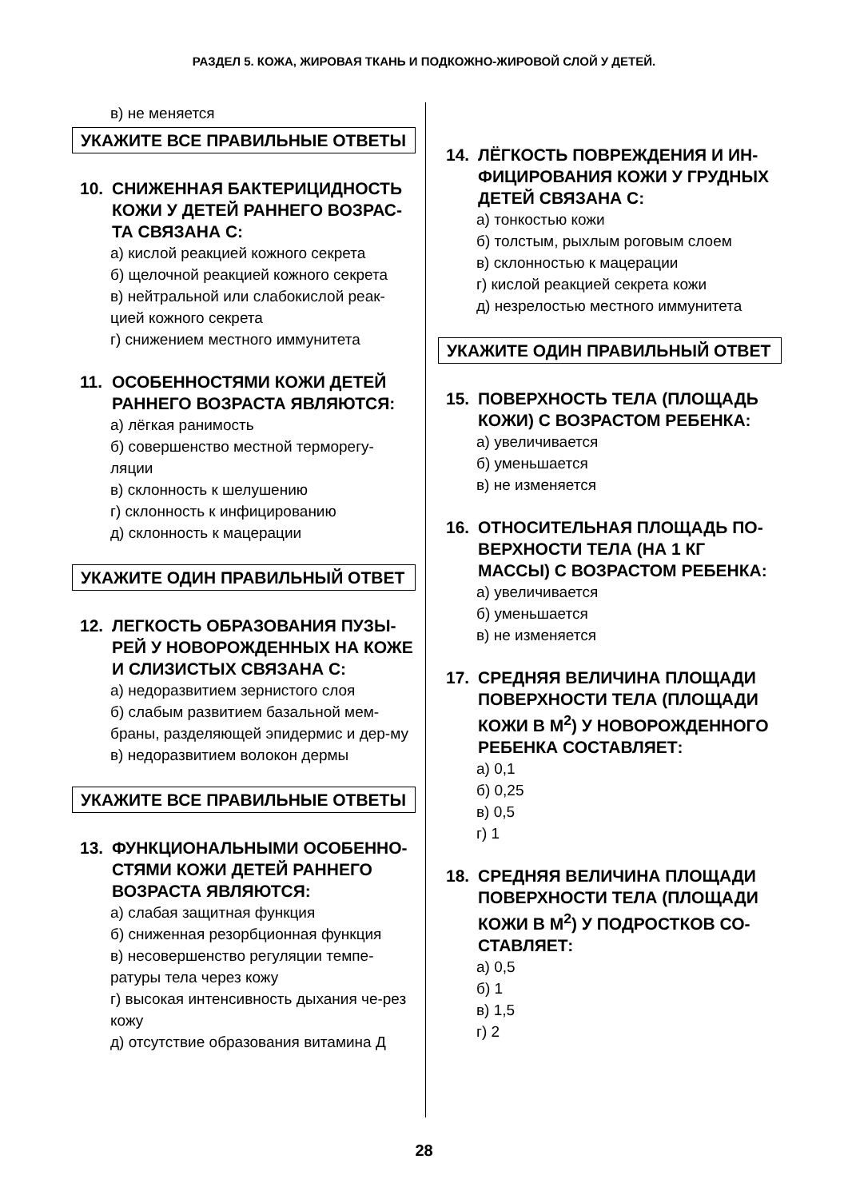РАЗДЕЛ 5. КОЖА, ЖИРОВАЯ ТКАНЬ И ПОДКОЖНО-ЖИРОВОЙ СЛОЙ У ДЕТЕЙ.
в) не меняется
УКАЖИТЕ ВСЕ ПРАВИЛЬНЫЕ ОТВЕТЫ
10. СНИЖЕННАЯ БАКТЕРИЦИДНОСТЬ КОЖИ У ДЕТЕЙ РАННЕГО ВОЗРАС-ТА СВЯЗАНА С:
а) кислой реакцией кожного секрета
б) щелочной реакцией кожного секрета
в) нейтральной или слабокислой реак-цией кожного секрета
г) снижением местного иммунитета
11. ОСОБЕННОСТЯМИ КОЖИ ДЕТЕЙ РАННЕГО ВОЗРАСТА ЯВЛЯЮТСЯ:
а) лёгкая ранимость
б) совершенство местной терморегу-ляции
в) склонность к шелушению
г) склонность к инфицированию
д) склонность к мацерации
УКАЖИТЕ ОДИН ПРАВИЛЬНЫЙ ОТВЕТ
12. ЛЕГКОСТЬ ОБРАЗОВАНИЯ ПУЗЫ-РЕЙ У НОВОРОЖДЕННЫХ НА КОЖЕ И СЛИЗИСТЫХ СВЯЗАНА С:
а) недоразвитием зернистого слоя
б) слабым развитием базальной мем-браны, разделяющей эпидермис и дер-му
в) недоразвитием волокон дермы
УКАЖИТЕ ВСЕ ПРАВИЛЬНЫЕ ОТВЕТЫ
13. ФУНКЦИОНАЛЬНЫМИ ОСОБЕННО-СТЯМИ КОЖИ ДЕТЕЙ РАННЕГО ВОЗРАСТА ЯВЛЯЮТСЯ:
а) слабая защитная функция
б) сниженная резорбционная функция
в) несовершенство регуляции темпе-ратуры тела через кожу
г) высокая интенсивность дыхания че-рез кожу
д) отсутствие образования витамина Д
14. ЛЁГКОСТЬ ПОВРЕЖДЕНИЯ И ИН-ФИЦИРОВАНИЯ КОЖИ У ГРУДНЫХ ДЕТЕЙ СВЯЗАНА С:
а) тонкостью кожи
б) толстым, рыхлым роговым слоем
в) склонностью к мацерации
г) кислой реакцией секрета кожи
д) незрелостью местного иммунитета
УКАЖИТЕ ОДИН ПРАВИЛЬНЫЙ ОТВЕТ
15. ПОВЕРХНОСТЬ ТЕЛА (ПЛОЩАДЬ КОЖИ) С ВОЗРАСТОМ РЕБЕНКА:
а) увеличивается
б) уменьшается
в) не изменяется
16. ОТНОСИТЕЛЬНАЯ ПЛОЩАДЬ ПО-ВЕРХНОСТИ ТЕЛА (НА 1 КГ МАССЫ) С ВОЗРАСТОМ РЕБЕНКА:
а) увеличивается
б) уменьшается
в) не изменяется
17. СРЕДНЯЯ ВЕЛИЧИНА ПЛОЩАДИ ПОВЕРХНОСТИ ТЕЛА (ПЛОЩАДИ КОЖИ В М<sup>2</sup>) У НОВОРОЖДЕННОГО РЕБЕНКА СОСТАВЛЯЕТ:
а) 0,1
б) 0,25
в) 0,5
г) 1
18. СРЕДНЯЯ ВЕЛИЧИНА ПЛОЩАДИ ПОВЕРХНОСТИ ТЕЛА (ПЛОЩАДИ КОЖИ В М<sup>2</sup>) У ПОДРОСТКОВ СО-СТАВЛЯЕТ:
а) 0,5
б) 1
в) 1,5
г) 2
28